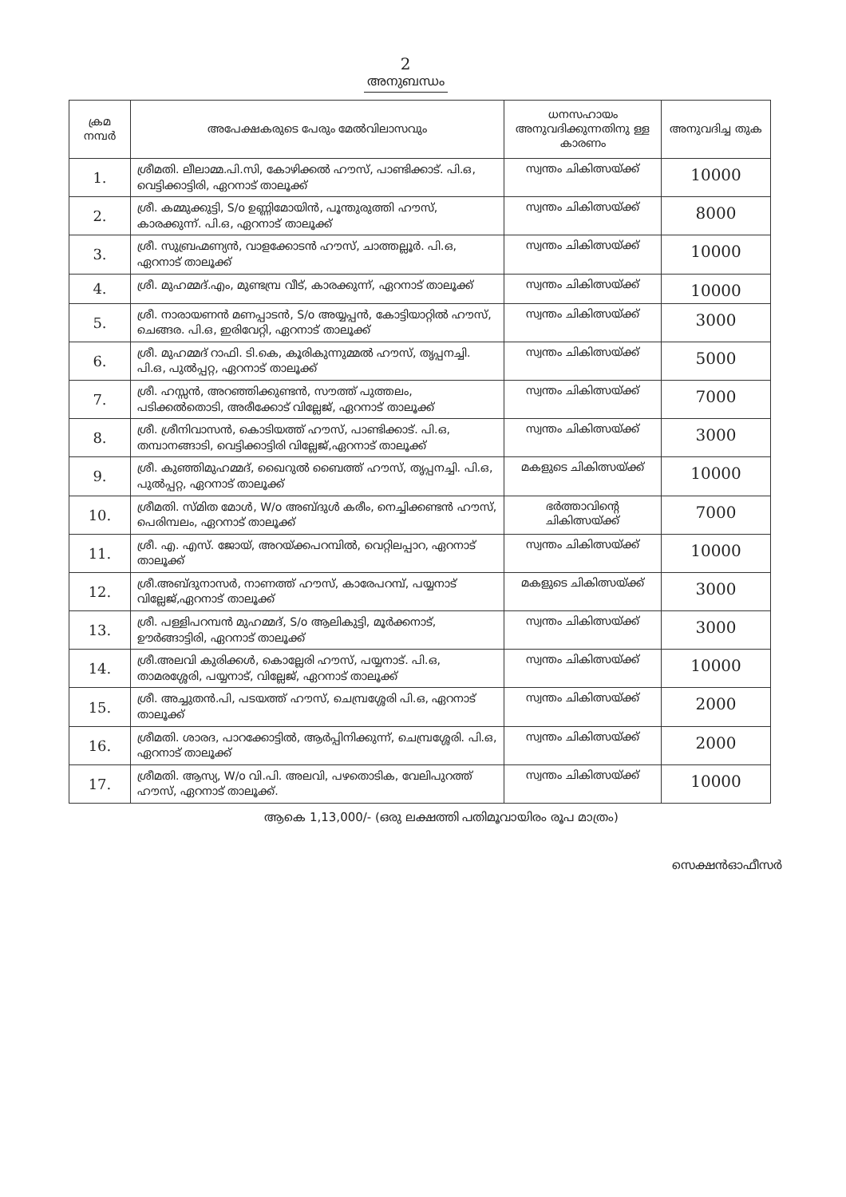2
അനുബന്ധം
| ക്രമ നമ്പർ | അപേക്ഷകരുടെ പേരും മേൽവിലാസവും | ധനസഹായം അനുവദിക്കുന്നതിനു ള്ള കാരണം | അനുവദിച്ച തുക |
| --- | --- | --- | --- |
| 1. | ശ്രീമതി. ലീലാമ്മ.പി.സി, കോഴിക്കൽ ഹൗസ്, പാണ്ടിക്കാട്. പി.ഒ, വെട്ടിക്കാട്ടിരി, ഏറനാട് താലൂക്ക് | സ്വന്തം ചികിത്സയ്ക്ക് | 10000 |
| 2. | ശ്രീ. കമ്മുക്കുട്ടി, S/o ഉണ്ണിമോയിൻ, പൂന്തുരുത്തി ഹൗസ്, കാരക്കുന്ന്. പി.ഒ, ഏറനാട് താലൂക്ക് | സ്വന്തം ചികിത്സയ്ക്ക് | 8000 |
| 3. | ശ്രീ. സുബ്രഹ്മണ്യൻ, വാളക്കോടൻ ഹൗസ്, ചാത്തല്ലൂർ. പി.ഒ, ഏറനാട് താലൂക്ക് | സ്വന്തം ചികിത്സയ്ക്ക് | 10000 |
| 4. | ശ്രീ. മുഹമ്മദ്.എം, മുണ്ടമ്പ്ര വീട്, കാരക്കുന്ന്, ഏറനാട് താലൂക്ക് | സ്വന്തം ചികിത്സയ്ക്ക് | 10000 |
| 5. | ശ്രീ. നാരായണൻ മണപ്പാടൻ, S/o അയ്യപ്പൻ, കോട്ടിയാറ്റിൽ ഹൗസ്, ചെങ്ങര. പി.ഒ, ഇരിവേറ്റി, ഏറനാട് താലൂക്ക് | സ്വന്തം ചികിത്സയ്ക്ക് | 3000 |
| 6. | ശ്രീ. മുഹമ്മദ് റാഫി. ടി.കെ, കൂരികുന്നുമ്മൽ ഹൗസ്, തൃപ്പനച്ചി. പി.ഒ, പുൽപ്പറ്റ, ഏറനാട് താലൂക്ക് | സ്വന്തം ചികിത്സയ്ക്ക് | 5000 |
| 7. | ശ്രീ. ഹസ്സൻ, അറഞ്ഞിക്കുണ്ടൻ, സൗത്ത് പുത്തലം, പടിക്കൽതൊടി, അരീക്കോട് വില്ലേജ്, ഏറനാട് താലൂക്ക് | സ്വന്തം ചികിത്സയ്ക്ക് | 7000 |
| 8. | ശ്രീ. ശ്രീനിവാസൻ, കൊടിയത്ത് ഹൗസ്, പാണ്ടിക്കാട്. പി.ഒ, തമ്പാനങ്ങാടി, വെട്ടിക്കാട്ടിരി വില്ലേജ്,ഏറനാട് താലൂക്ക് | സ്വന്തം ചികിത്സയ്ക്ക് | 3000 |
| 9. | ശ്രീ. കുഞ്ഞിമുഹമ്മദ്, ഖൈറുൽ ബൈത്ത് ഹൗസ്, തൃപ്പനച്ചി. പി.ഒ, പുൽപ്പറ്റ, ഏറനാട് താലൂക്ക് | മകളുടെ ചികിത്സയ്ക്ക് | 10000 |
| 10. | ശ്രീമതി. സ്മിത മോൾ, W/o അബ്ദുൾ കരീം, നെച്ചിക്കണ്ടൻ ഹൗസ്, പെരിമ്പലം, ഏറനാട് താലൂക്ക് | ഭർത്താവിന്റെ ചികിത്സയ്ക്ക് | 7000 |
| 11. | ശ്രീ. എ. എസ്. ജോയ്, അറയ്ക്കപറമ്പിൽ, വെറ്റിലപ്പാറ, ഏറനാട് താലൂക്ക് | സ്വന്തം ചികിത്സയ്ക്ക് | 10000 |
| 12. | ശ്രീ.അബ്ദുനാസർ, നാണത്ത് ഹൗസ്, കാരേപറമ്പ്, പയ്യനാട് വില്ലേജ്,ഏറനാട് താലൂക്ക് | മകളുടെ ചികിത്സയ്ക്ക് | 3000 |
| 13. | ശ്രീ. പള്ളിപറമ്പൻ മുഹമ്മദ്, S/o ആലികുട്ടി, മൂർക്കനാട്, ഊർങ്ങാട്ടിരി, ഏറനാട് താലൂക്ക് | സ്വന്തം ചികിത്സയ്ക്ക് | 3000 |
| 14. | ശ്രീ.അലവി കുരിക്കൾ, കൊല്ലേരി ഹൗസ്, പയ്യനാട്. പി.ഒ, താമരശ്ശേരി, പയ്യനാട്, വില്ലേജ്, ഏറനാട് താലൂക്ക് | സ്വന്തം ചികിത്സയ്ക്ക് | 10000 |
| 15. | ശ്രീ. അച്ചുതൻ.പി, പടയത്ത് ഹൗസ്, ചെമ്പ്രശ്ശേരി പി.ഒ, ഏറനാട് താലൂക്ക് | സ്വന്തം ചികിത്സയ്ക്ക് | 2000 |
| 16. | ശ്രീമതി. ശാരദ, പാറക്കോട്ടിൽ, ആർപ്പിനിക്കുന്ന്, ചെമ്പ്രശ്ശേരി. പി.ഒ, ഏറനാട് താലൂക്ക് | സ്വന്തം ചികിത്സയ്ക്ക് | 2000 |
| 17. | ശ്രീമതി. ആസ്യ, W/o വി.പി. അലവി, പഴതൊടിക, വേലിപുറത്ത് ഹൗസ്, ഏറനാട് താലൂക്ക്. | സ്വന്തം ചികിത്സയ്ക്ക് | 10000 |
ആകെ 1,13,000/- (ഒരു ലക്ഷത്തി പതിമൂവായിരം രൂപ മാത്രം)
സെക്ഷൻഓഫീസർ